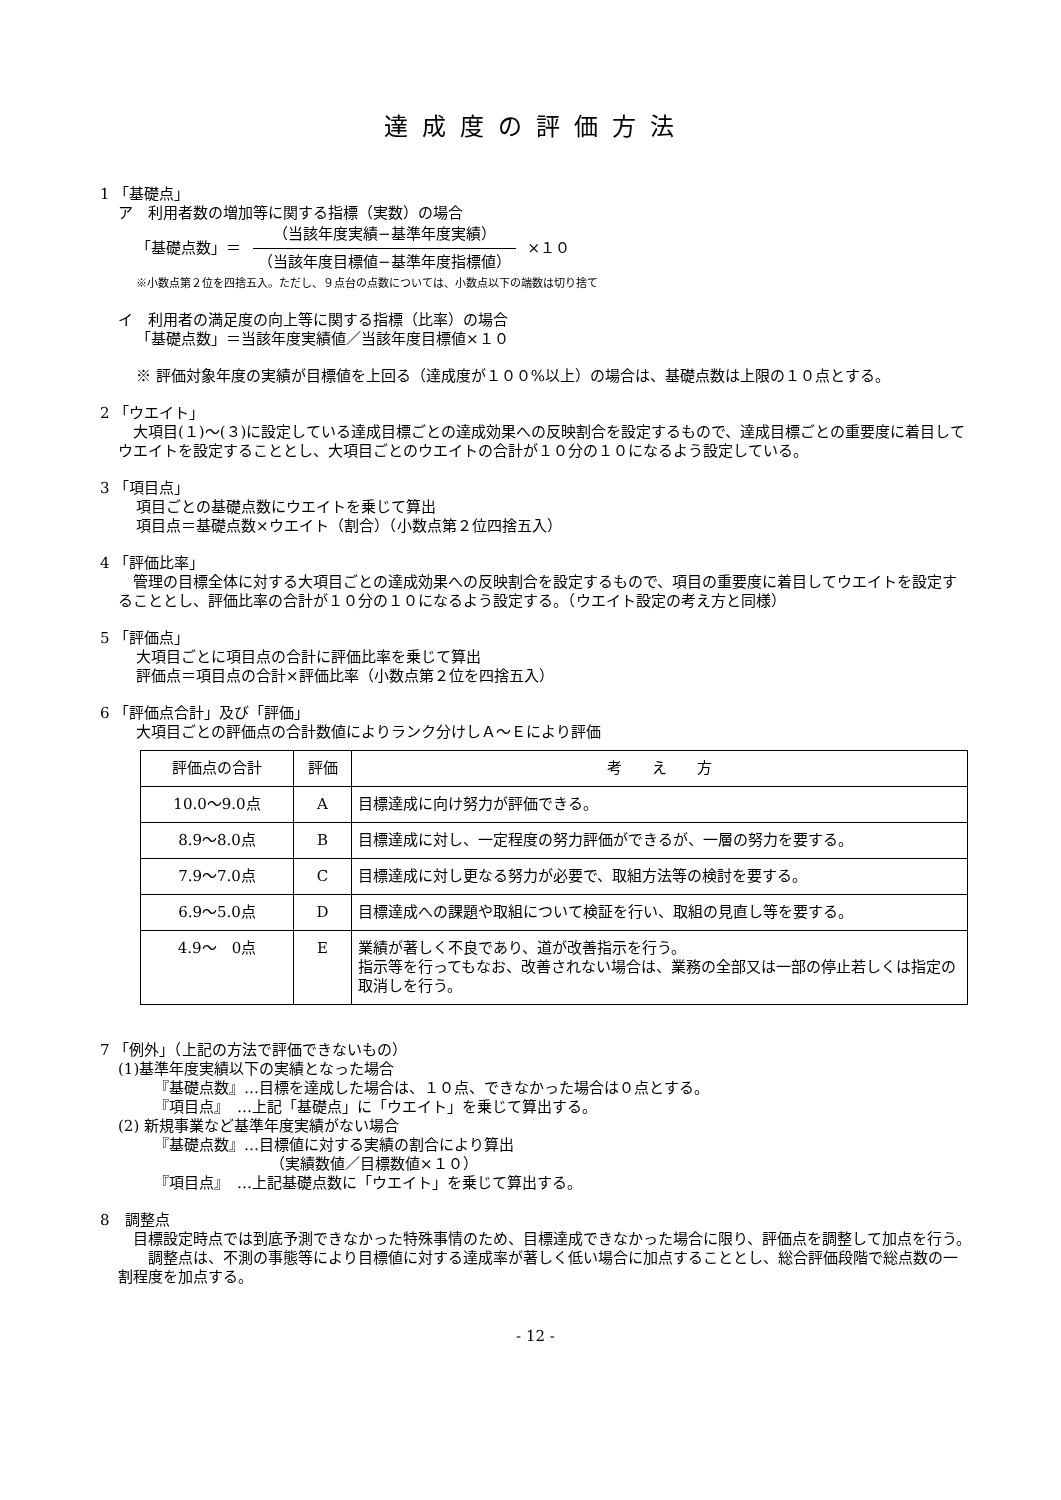達成度の評価方法
1 「基礎点」
ア　利用者数の増加等に関する指標（実数）の場合
「基礎点数」＝
（当該年度実績−基準年度実績）
（当該年度目標値−基準年度指標値）
×１０
※小数点第２位を四捨五入。ただし、９点台の点数については、小数点以下の端数は切り捨て
イ　利用者の満足度の向上等に関する指標（比率）の場合
「基礎点数」＝当該年度実績値／当該年度目標値×１０
※ 評価対象年度の実績が目標値を上回る（達成度が１００%以上）の場合は、基礎点数は上限の１０点とする。
2 「ウエイト」
　大項目(１)～(３)に設定している達成目標ごとの達成効果への反映割合を設定するもので、達成目標ごとの重要度に着目してウエイトを設定することとし、大項目ごとのウエイトの合計が１０分の１０になるよう設定している。
3 「項目点」
項目ごとの基礎点数にウエイトを乗じて算出
項目点＝基礎点数×ウエイト（割合）（小数点第２位四捨五入）
4 「評価比率」
　管理の目標全体に対する大項目ごとの達成効果への反映割合を設定するもので、項目の重要度に着目してウエイトを設定することとし、評価比率の合計が１０分の１０になるよう設定する。（ウエイト設定の考え方と同様）
5 「評価点」
大項目ごとに項目点の合計に評価比率を乗じて算出
評価点＝項目点の合計×評価比率（小数点第２位を四捨五入）
6 「評価点合計」及び「評価」
大項目ごとの評価点の合計数値によりランク分けしＡ～Ｅにより評価
| 評価点の合計 | 評価 | 考 え 方 |
| --- | --- | --- |
| 10.0～9.0点 | A | 目標達成に向け努力が評価できる。 |
| 8.9～8.0点 | B | 目標達成に対し、一定程度の努力評価ができるが、一層の努力を要する。 |
| 7.9～7.0点 | C | 目標達成に対し更なる努力が必要で、取組方法等の検討を要する。 |
| 6.9～5.0点 | D | 目標達成への課題や取組について検証を行い、取組の見直し等を要する。 |
| 4.9～ 0点 | E | 業績が著しく不良であり、道が改善指示を行う。 指示等を行ってもなお、改善されない場合は、業務の全部又は一部の停止若しくは指定の取消しを行う。 |
7 「例外」（上記の方法で評価できないもの）
(1)基準年度実績以下の実績となった場合
『基礎点数』…目標を達成した場合は、１０点、できなかった場合は０点とする。
『項目点』　…上記「基礎点」に「ウエイト」を乗じて算出する。
(2) 新規事業など基準年度実績がない場合
『基礎点数』…目標値に対する実績の割合により算出
（実績数値／目標数値×１０）
『項目点』　…上記基礎点数に「ウエイト」を乗じて算出する。
8　調整点
　目標設定時点では到底予測できなかった特殊事情のため、目標達成できなかった場合に限り、評価点を調整して加点を行う。
　　調整点は、不測の事態等により目標値に対する達成率が著しく低い場合に加点することとし、総合評価段階で総点数の一割程度を加点する。
- 12 -